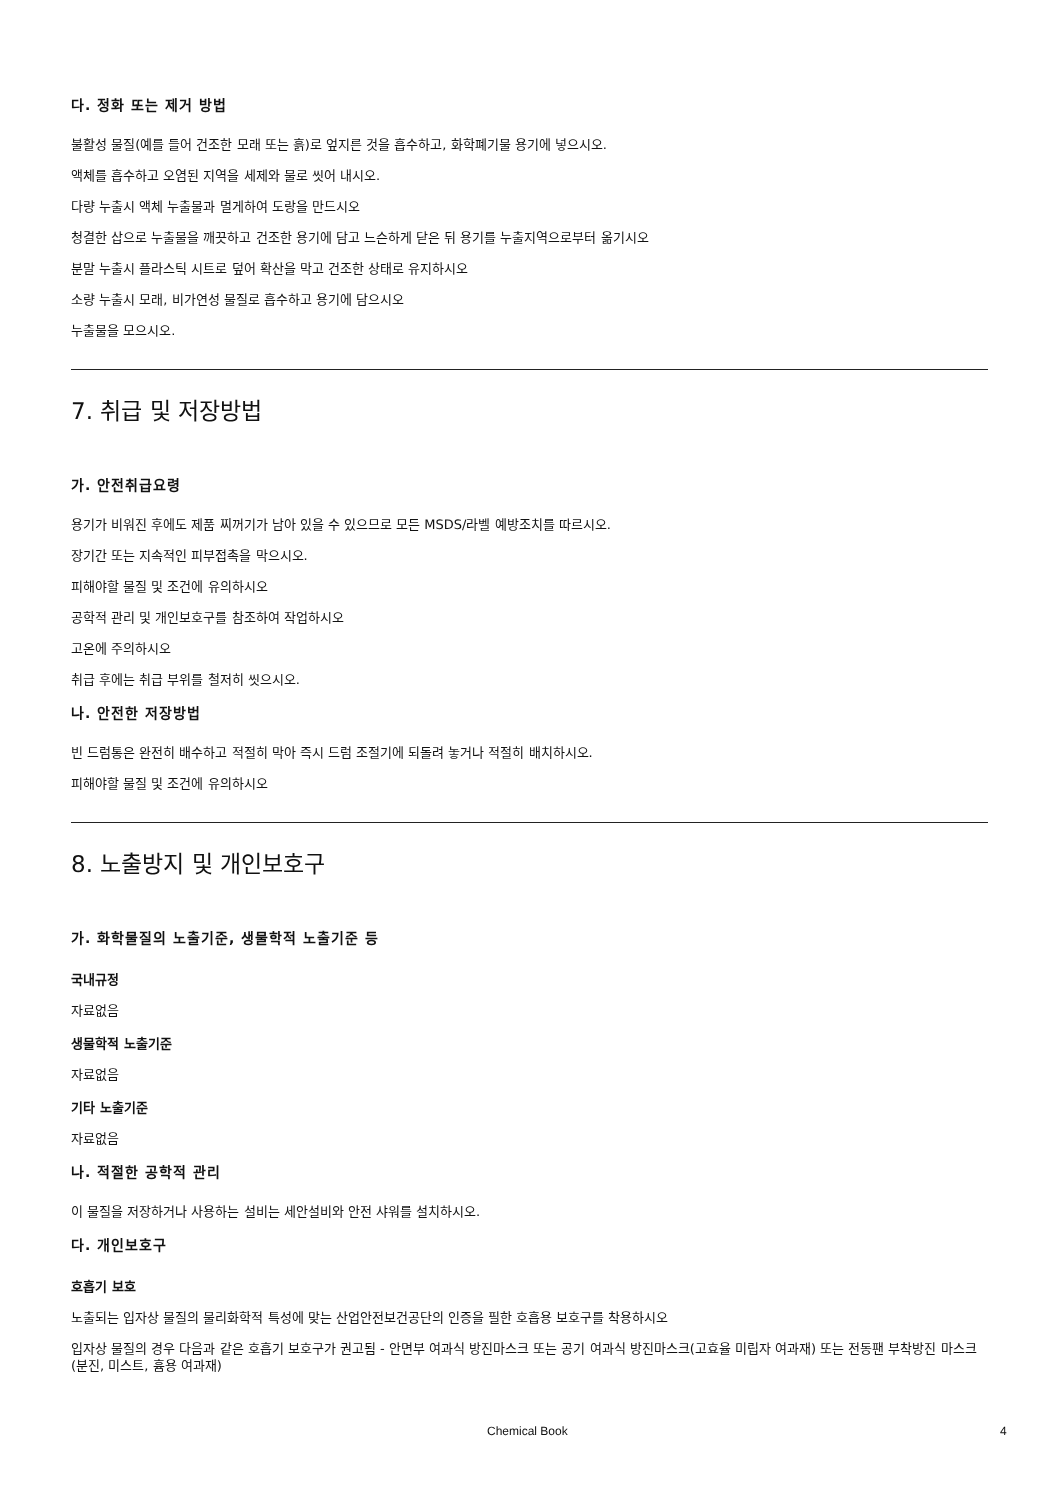다. 정화 또는 제거 방법
불활성 물질(예를 들어 건조한 모래 또는 흙)로 엎지른 것을 흡수하고, 화학폐기물 용기에 넣으시오.
액체를 흡수하고 오염된 지역을 세제와 물로 씻어 내시오.
다량 누출시 액체 누출물과 멀게하여 도랑을 만드시오
청결한 삽으로 누출물을 깨끗하고 건조한 용기에 담고 느슨하게 닫은 뒤 용기를 누출지역으로부터 옮기시오
분말 누출시 플라스틱 시트로 덮어 확산을 막고 건조한 상태로 유지하시오
소량 누출시 모래, 비가연성 물질로 흡수하고 용기에 담으시오
누출물을 모으시오.
7. 취급 및 저장방법
가. 안전취급요령
용기가 비워진 후에도 제품 찌꺼기가 남아 있을 수 있으므로 모든 MSDS/라벨 예방조치를 따르시오.
장기간 또는 지속적인 피부접촉을 막으시오.
피해야할 물질 및 조건에 유의하시오
공학적 관리 및 개인보호구를 참조하여 작업하시오
고온에 주의하시오
취급 후에는 취급 부위를 철저히 씻으시오.
나. 안전한 저장방법
빈 드럼통은 완전히 배수하고 적절히 막아 즉시 드럼 조절기에 되돌려 놓거나 적절히 배치하시오.
피해야할 물질 및 조건에 유의하시오
8. 노출방지 및 개인보호구
가. 화학물질의 노출기준, 생물학적 노출기준 등
국내규정
자료없음
생물학적 노출기준
자료없음
기타 노출기준
자료없음
나. 적절한 공학적 관리
이 물질을 저장하거나 사용하는 설비는 세안설비와 안전 샤워를 설치하시오.
다. 개인보호구
호흡기 보호
노출되는 입자상 물질의 물리화학적 특성에 맞는 산업안전보건공단의 인증을 필한 호흡용 보호구를 착용하시오
입자상 물질의 경우 다음과 같은 호흡기 보호구가 권고됨 - 안면부 여과식 방진마스크 또는 공기 여과식 방진마스크(고효율 미립자 여과재) 또는 전동팬 부착방진 마스크(분진, 미스트, 흄용 여과재)
Chemical Book 4